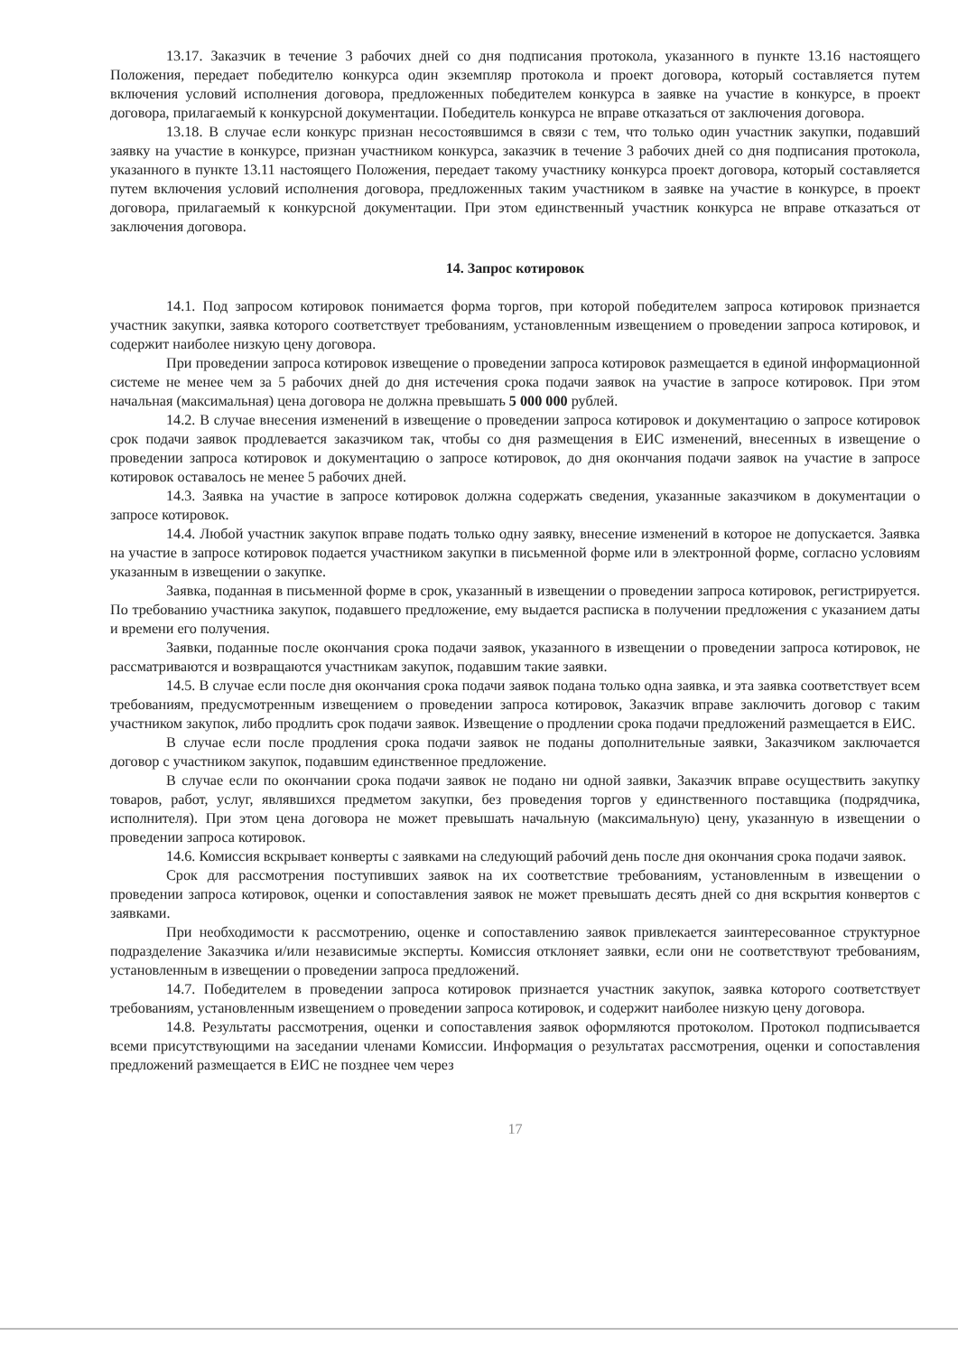13.17. Заказчик в течение 3 рабочих дней со дня подписания протокола, указанного в пункте 13.16 настоящего Положения, передает победителю конкурса один экземпляр протокола и проект договора, который составляется путем включения условий исполнения договора, предложенных победителем конкурса в заявке на участие в конкурсе, в проект договора, прилагаемый к конкурсной документации. Победитель конкурса не вправе отказаться от заключения договора.
13.18. В случае если конкурс признан несостоявшимся в связи с тем, что только один участник закупки, подавший заявку на участие в конкурсе, признан участником конкурса, заказчик в течение 3 рабочих дней со дня подписания протокола, указанного в пункте 13.11 настоящего Положения, передает такому участнику конкурса проект договора, который составляется путем включения условий исполнения договора, предложенных таким участником в заявке на участие в конкурсе, в проект договора, прилагаемый к конкурсной документации. При этом единственный участник конкурса не вправе отказаться от заключения договора.
14. Запрос котировок
14.1. Под запросом котировок понимается форма торгов, при которой победителем запроса котировок признается участник закупки, заявка которого соответствует требованиям, установленным извещением о проведении запроса котировок, и содержит наиболее низкую цену договора.
При проведении запроса котировок извещение о проведении запроса котировок размещается в единой информационной системе не менее чем за 5 рабочих дней до дня истечения срока подачи заявок на участие в запросе котировок. При этом начальная (максимальная) цена договора не должна превышать 5 000 000 рублей.
14.2. В случае внесения изменений в извещение о проведении запроса котировок и документацию о запросе котировок срок подачи заявок продлевается заказчиком так, чтобы со дня размещения в ЕИС изменений, внесенных в извещение о проведении запроса котировок и документацию о запросе котировок, до дня окончания подачи заявок на участие в запросе котировок оставалось не менее 5 рабочих дней.
14.3. Заявка на участие в запросе котировок должна содержать сведения, указанные заказчиком в документации о запросе котировок.
14.4. Любой участник закупок вправе подать только одну заявку, внесение изменений в которое не допускается. Заявка на участие в запросе котировок подается участником закупки в письменной форме или в электронной форме, согласно условиям указанным в извещении о закупке.
Заявка, поданная в письменной форме в срок, указанный в извещении о проведении запроса котировок, регистрируется. По требованию участника закупок, подавшего предложение, ему выдается расписка в получении предложения с указанием даты и времени его получения.
Заявки, поданные после окончания срока подачи заявок, указанного в извещении о проведении запроса котировок, не рассматриваются и возвращаются участникам закупок, подавшим такие заявки.
14.5. В случае если после дня окончания срока подачи заявок подана только одна заявка, и эта заявка соответствует всем требованиям, предусмотренным извещением о проведении запроса котировок, Заказчик вправе заключить договор с таким участником закупок, либо продлить срок подачи заявок. Извещение о продлении срока подачи предложений размещается в ЕИС.
В случае если после продления срока подачи заявок не поданы дополнительные заявки, Заказчиком заключается договор с участником закупок, подавшим единственное предложение.
В случае если по окончании срока подачи заявок не подано ни одной заявки, Заказчик вправе осуществить закупку товаров, работ, услуг, являвшихся предметом закупки, без проведения торгов у единственного поставщика (подрядчика, исполнителя). При этом цена договора не может превышать начальную (максимальную) цену, указанную в извещении о проведении запроса котировок.
14.6. Комиссия вскрывает конверты с заявками на следующий рабочий день после дня окончания срока подачи заявок.
Срок для рассмотрения поступивших заявок на их соответствие требованиям, установленным в извещении о проведении запроса котировок, оценки и сопоставления заявок не может превышать десять дней со дня вскрытия конвертов с заявками.
При необходимости к рассмотрению, оценке и сопоставлению заявок привлекается заинтересованное структурное подразделение Заказчика и/или независимые эксперты. Комиссия отклоняет заявки, если они не соответствуют требованиям, установленным в извещении о проведении запроса предложений.
14.7. Победителем в проведении запроса котировок признается участник закупок, заявка которого соответствует требованиям, установленным извещением о проведении запроса котировок, и содержит наиболее низкую цену договора.
14.8. Результаты рассмотрения, оценки и сопоставления заявок оформляются протоколом. Протокол подписывается всеми присутствующими на заседании членами Комиссии. Информация о результатах рассмотрения, оценки и сопоставления предложений размещается в ЕИС не позднее чем через
17